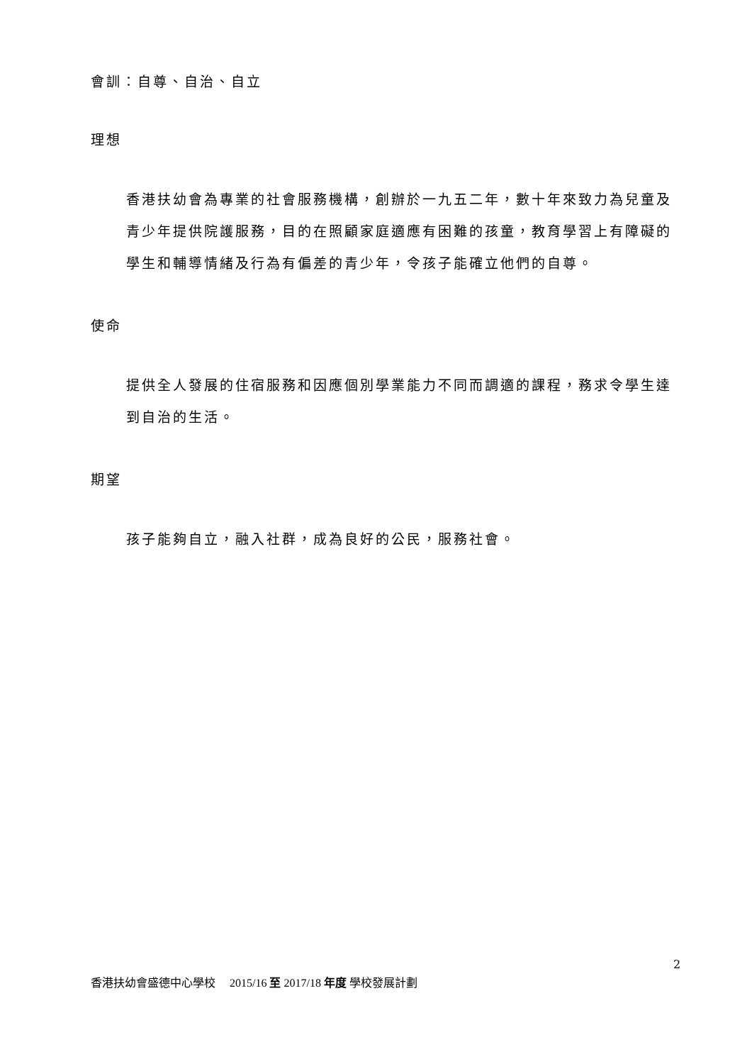會訓：自尊、自治、自立
理想
香港扶幼會為專業的社會服務機構，創辦於一九五二年，數十年來致力為兒童及青少年提供院護服務，目的在照顧家庭適應有困難的孩童，教育學習上有障礙的學生和輔導情緒及行為有偏差的青少年，令孩子能確立他們的自尊。
使命
提供全人發展的住宿服務和因應個別學業能力不同而調適的課程，務求令學生達到自治的生活。
期望
孩子能夠自立，融入社群，成為良好的公民，服務社會。
2
香港扶幼會盛德中心學校 2015/16 至 2017/18 年度 學校發展計劃